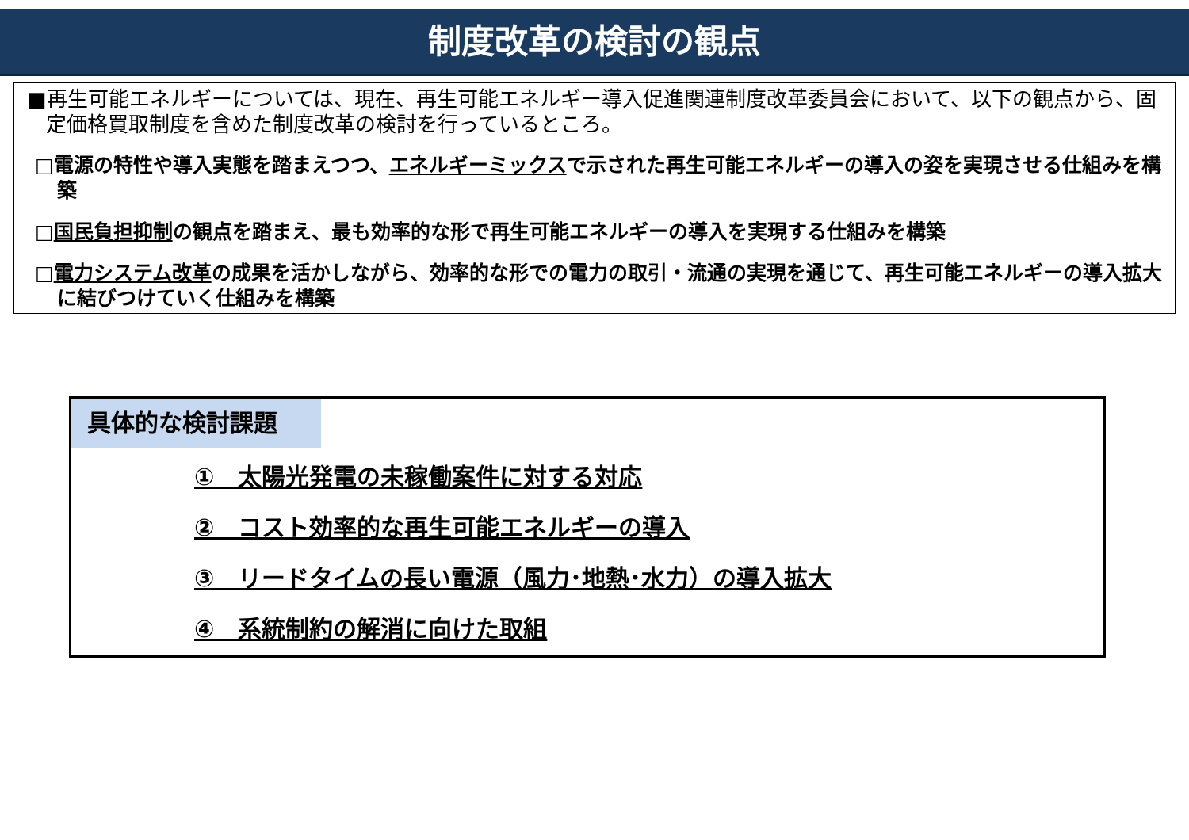制度改革の検討の観点
■再生可能エネルギーについては、現在、再生可能エネルギー導入促進関連制度改革委員会において、以下の観点から、固定価格買取制度を含めた制度改革の検討を行っているところ。
□電源の特性や導入実態を踏まえつつ、エネルギーミックスで示された再生可能エネルギーの導入の姿を実現させる仕組みを構築
□国民負担抑制の観点を踏まえ、最も効率的な形で再生可能エネルギーの導入を実現する仕組みを構築
□電力システム改革の成果を活かしながら、効率的な形での電力の取引・流通の実現を通じて、再生可能エネルギーの導入拡大に結びつけていく仕組みを構築
具体的な検討課題
①　太陽光発電の未稼働案件に対する対応
②　コスト効率的な再生可能エネルギーの導入
③　リードタイムの長い電源（風力･地熱･水力）の導入拡大
④　系統制約の解消に向けた取組